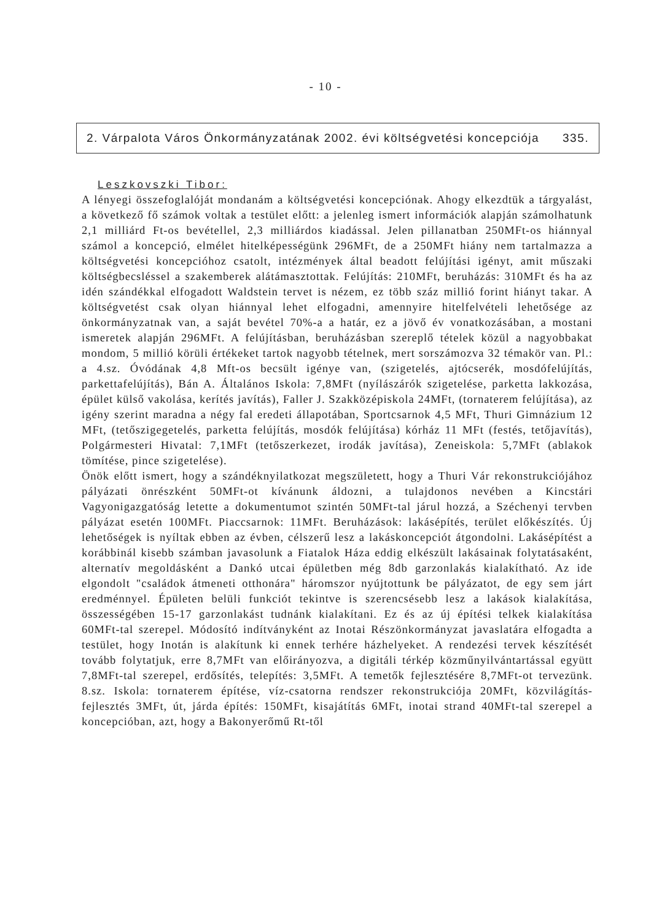- 10 -
2. Várpalota Város Önkormányzatának 2002. évi költségvetési koncepciója 335.
Leszkovszki Tibor:
A lényegi összefoglalóját mondanám a költségvetési koncepciónak. Ahogy elkezdtük a tárgyalást, a következő fő számok voltak a testület előtt: a jelenleg ismert információk alapján számolhatunk 2,1 milliárd Ft-os bevétellel, 2,3 milliárdos kiadással. Jelen pillanatban 250MFt-os hiánnyal számol a koncepció, elmélet hitelképességünk 296MFt, de a 250MFt hiány nem tartalmazza a költségvetési koncepcióhoz csatolt, intézmények által beadott felújítási igényt, amit műszaki költségbecsléssel a szakemberek alátámasztottak. Felújítás: 210MFt, beruházás: 310MFt és ha az idén szándékkal elfogadott Waldstein tervet is nézem, ez több száz millió forint hiányt takar. A költségvetést csak olyan hiánnyal lehet elfogadni, amennyire hitelfelvételi lehetősége az önkormányzatnak van, a saját bevétel 70%-a a határ, ez a jövő év vonatkozásában, a mostani ismeretek alapján 296MFt. A felújításban, beruházásban szereplő tételek közül a nagyobbakat mondom, 5 millió körüli értékeket tartok nagyobb tételnek, mert sorszámozva 32 témakör van. Pl.: a 4.sz. Óvódának 4,8 Mft-os becsült igénye van, (szigetelés, ajtócserék, mosdófelújítás, parkettafelújítás), Bán A. Általános Iskola: 7,8MFt (nyílászárók szigetelése, parketta lakkozása, épület külső vakolása, kerítés javítás), Faller J. Szakközépiskola 24MFt, (tornaterem felújítása), az igény szerint maradna a négy fal eredeti állapotában, Sportcsarnok 4,5 MFt, Thuri Gimnázium 12 MFt, (tetőszigegetelés, parketta felújítás, mosdók felújítása) kórház 11 MFt (festés, tetőjavítás), Polgármesteri Hivatal: 7,1MFt (tetőszerkezet, irodák javítása), Zeneiskola: 5,7MFt (ablakok tömítése, pince szigetelése).
Önök előtt ismert, hogy a szándéknyilatkozat megszületett, hogy a Thuri Vár rekonstrukciójához pályázati önrészként 50MFt-ot kívánunk áldozni, a tulajdonos nevében a Kincstári Vagyonigazgatóság letette a dokumentumot szintén 50MFt-tal járul hozzá, a Széchenyi tervben pályázat esetén 100MFt. Piaccsarnok: 11MFt. Beruházások: lakásépítés, terület előkészítés. Új lehetőségek is nyíltak ebben az évben, célszerű lesz a lakáskoncepciót átgondolni. Lakásépítést a korábbinál kisebb számban javasolunk a Fiatalok Háza eddig elkészült lakásainak folytatásaként, alternatív megoldásként a Dankó utcai épületben még 8db garzonlakás kialakítható. Az ide elgondolt "családok átmeneti otthonára" háromszor nyújtottunk be pályázatot, de egy sem járt eredménnyel. Épületen belüli funkciót tekintve is szerencsésebb lesz a lakások kialakítása, összességében 15-17 garzonlakást tudnánk kialakítani. Ez és az új építési telkek kialakítása 60MFt-tal szerepel. Módosító indítványként az Inotai Részönkormányzat javaslatára elfogadta a testület, hogy Inotán is alakítunk ki ennek terhére házhelyeket. A rendezési tervek készítését tovább folytatjuk, erre 8,7MFt van előirányozva, a digitáli térkép közműnyilvántartással együtt 7,8MFt-tal szerepel, erdősítés, telepítés: 3,5MFt. A temetők fejlesztésére 8,7MFt-ot tervezünk. 8.sz. Iskola: tornaterem építése, víz-csatorna rendszer rekonstrukciója 20MFt, közvilágítás-fejlesztés 3MFt, út, járda építés: 150MFt, kisajátítás 6MFt, inotai strand 40MFt-tal szerepel a koncepcióban, azt, hogy a Bakonyerőmű Rt-től